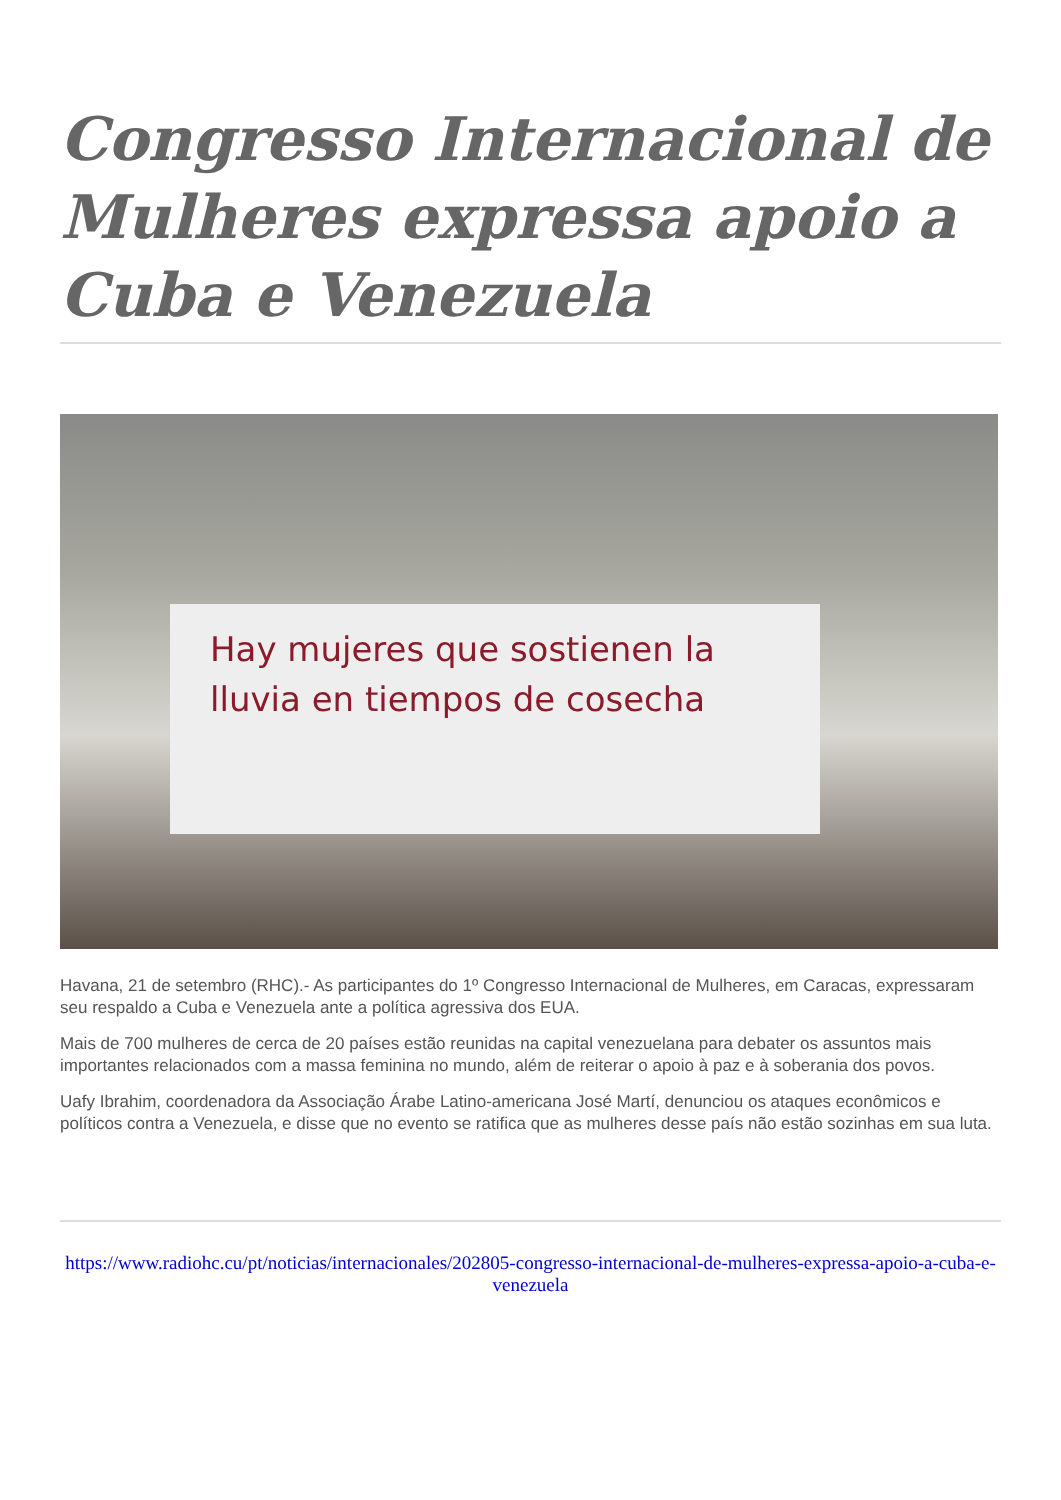Congresso Internacional de Mulheres expressa apoio a Cuba e Venezuela
Hay mujeres que sostienen la lluvia en tiempos de cosecha
Havana, 21 de setembro (RHC).- As participantes do 1º Congresso Internacional de Mulheres, em Caracas, expressaram seu respaldo a Cuba e Venezuela ante a política agressiva dos EUA.
Mais de 700 mulheres de cerca de 20 países estão reunidas na capital venezuelana para debater os assuntos mais importantes relacionados com a massa feminina no mundo, além de reiterar o apoio à paz e à soberania dos povos.
Uafy Ibrahim, coordenadora da Associação Árabe Latino-americana José Martí, denunciou os ataques econômicos e políticos contra a Venezuela, e disse que no evento se ratifica que as mulheres desse país não estão sozinhas em sua luta.
https://www.radiohc.cu/pt/noticias/internacionales/202805-congresso-internacional-de-mulheres-expressa-apoio-a-cuba-e-venezuela